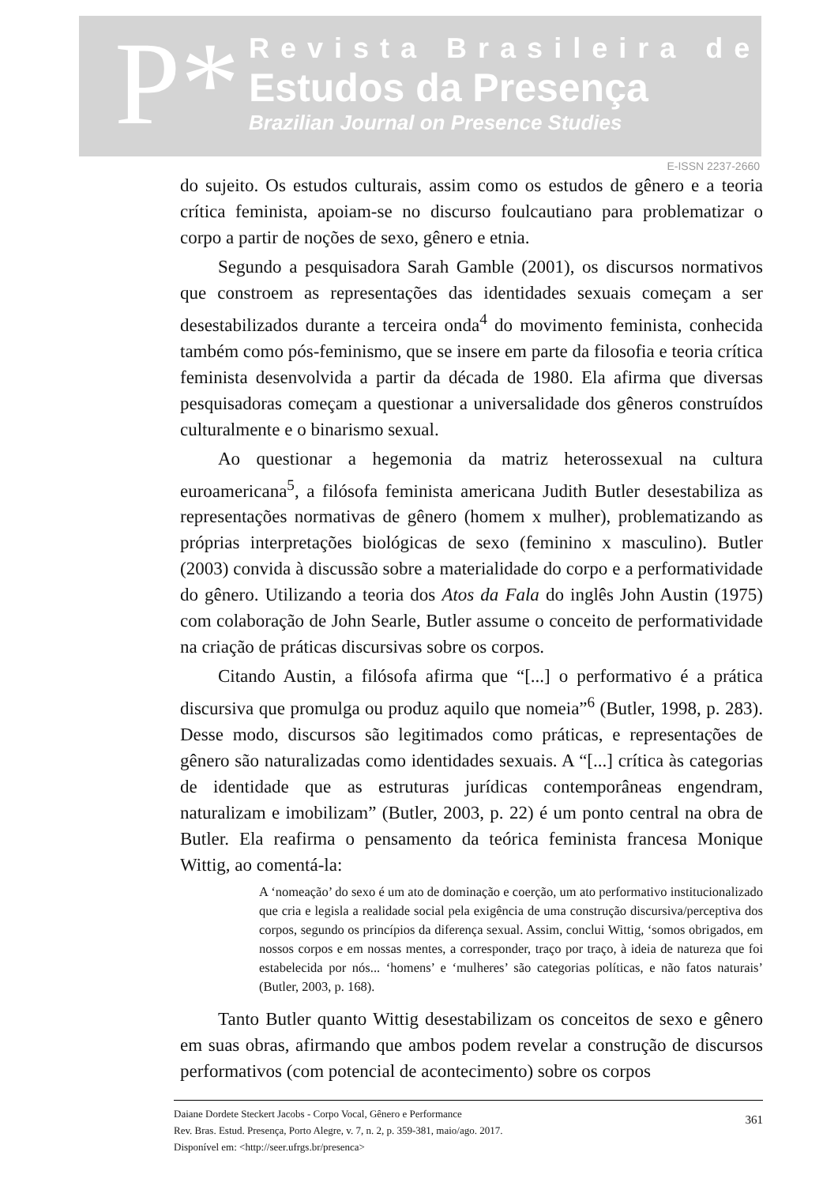P*
Revista Brasileira de
Estudos da Presença
Brazilian Journal on Presence Studies
E-ISSN 2237-2660
do sujeito. Os estudos culturais, assim como os estudos de gênero e a teoria crítica feminista, apoiam-se no discurso foulcautiano para problematizar o corpo a partir de noções de sexo, gênero e etnia.
Segundo a pesquisadora Sarah Gamble (2001), os discursos normativos que constroem as representações das identidades sexuais começam a ser desestabilizados durante a terceira onda<sup>4</sup> do movimento feminista, conhecida também como pós-feminismo, que se insere em parte da filosofia e teoria crítica feminista desenvolvida a partir da década de 1980. Ela afirma que diversas pesquisadoras começam a questionar a universalidade dos gêneros construídos culturalmente e o binarismo sexual.
Ao questionar a hegemonia da matriz heterossexual na cultura euroamericana<sup>5</sup>, a filósofa feminista americana Judith Butler desestabiliza as representações normativas de gênero (homem x mulher), problematizando as próprias interpretações biológicas de sexo (feminino x masculino). Butler (2003) convida à discussão sobre a materialidade do corpo e a performatividade do gênero. Utilizando a teoria dos Atos da Fala do inglês John Austin (1975) com colaboração de John Searle, Butler assume o conceito de performatividade na criação de práticas discursivas sobre os corpos.
Citando Austin, a filósofa afirma que “[...] o performativo é a prática discursiva que promulga ou produz aquilo que nomeia”<sup>6</sup> (Butler, 1998, p. 283). Desse modo, discursos são legitimados como práticas, e representações de gênero são naturalizadas como identidades sexuais. A “[...] crítica às categorias de identidade que as estruturas jurídicas contemporâneas engendram, naturalizam e imobilizam” (Butler, 2003, p. 22) é um ponto central na obra de Butler. Ela reafirma o pensamento da teórica feminista francesa Monique Wittig, ao comentá-la:
A ‘nomeação’ do sexo é um ato de dominação e coerção, um ato performativo institucionalizado que cria e legisla a realidade social pela exigência de uma construção discursiva/perceptiva dos corpos, segundo os princípios da diferença sexual. Assim, conclui Wittig, ‘somos obrigados, em nossos corpos e em nossas mentes, a corresponder, traço por traço, à ideia de natureza que foi estabelecida por nós... ‘homens’ e ‘mulheres’ são categorias políticas, e não fatos naturais’ (Butler, 2003, p. 168).
Tanto Butler quanto Wittig desestabilizam os conceitos de sexo e gênero em suas obras, afirmando que ambos podem revelar a construção de discursos performativos (com potencial de acontecimento) sobre os corpos
Daiane Dordete Steckert Jacobs - Corpo Vocal, Gênero e Performance
Rev. Bras. Estud. Presença, Porto Alegre, v. 7, n. 2, p. 359-381, maio/ago. 2017.
Disponível em: <http://seer.ufrgs.br/presenca>
361